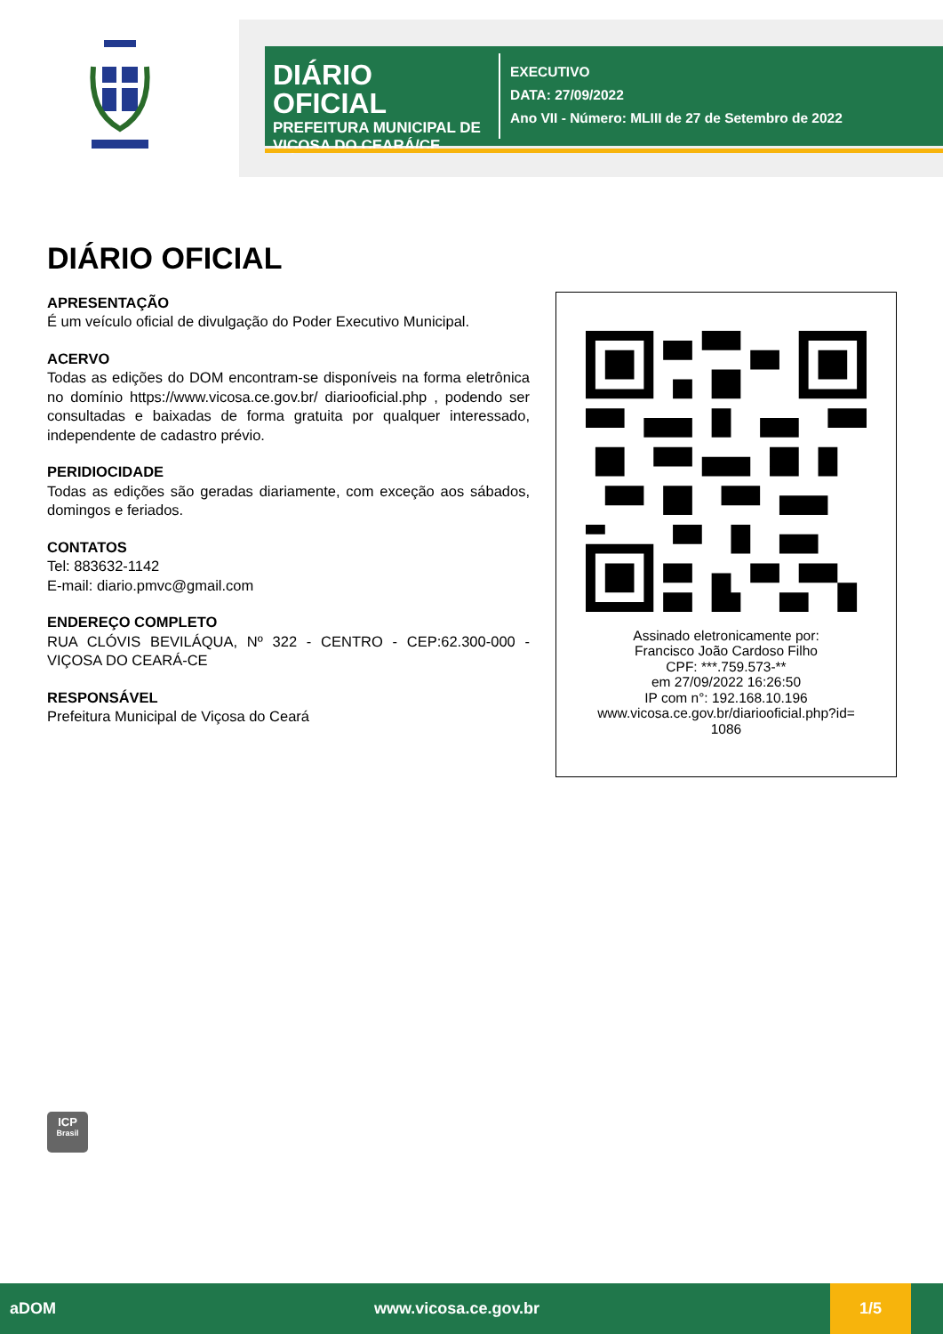DIÁRIO OFICIAL
PREFEITURA MUNICIPAL DE VIÇOSA DO CEARÁ/CE
EXECUTIVO
DATA: 27/09/2022
Ano VII - Número: MLIII de 27 de Setembro de 2022
DIÁRIO OFICIAL
APRESENTAÇÃO
É um veículo oficial de divulgação do Poder Executivo Municipal.
ACERVO
Todas as edições do DOM encontram-se disponíveis na forma eletrônica no domínio https://www.vicosa.ce.gov.br/ diariooficial.php , podendo ser consultadas e baixadas de forma gratuita por qualquer interessado, independente de cadastro prévio.
PERIDIOCIDADE
Todas as edições são geradas diariamente, com exceção aos sábados, domingos e feriados.
CONTATOS
Tel: 883632-1142
E-mail: diario.pmvc@gmail.com
ENDEREÇO COMPLETO
RUA CLÓVIS BEVILÁQUA, Nº 322 - CENTRO - CEP:62.300-000 - VIÇOSA DO CEARÁ-CE
RESPONSÁVEL
Prefeitura Municipal de Viçosa do Ceará
Assinado eletronicamente por:
Francisco João Cardoso Filho
CPF: ***.759.573-**
em 27/09/2022 16:26:50
IP com n°: 192.168.10.196
www.vicosa.ce.gov.br/diariooficial.php?id=
1086
ICP
Brasil
aDOM www.vicosa.ce.gov.br 1/5